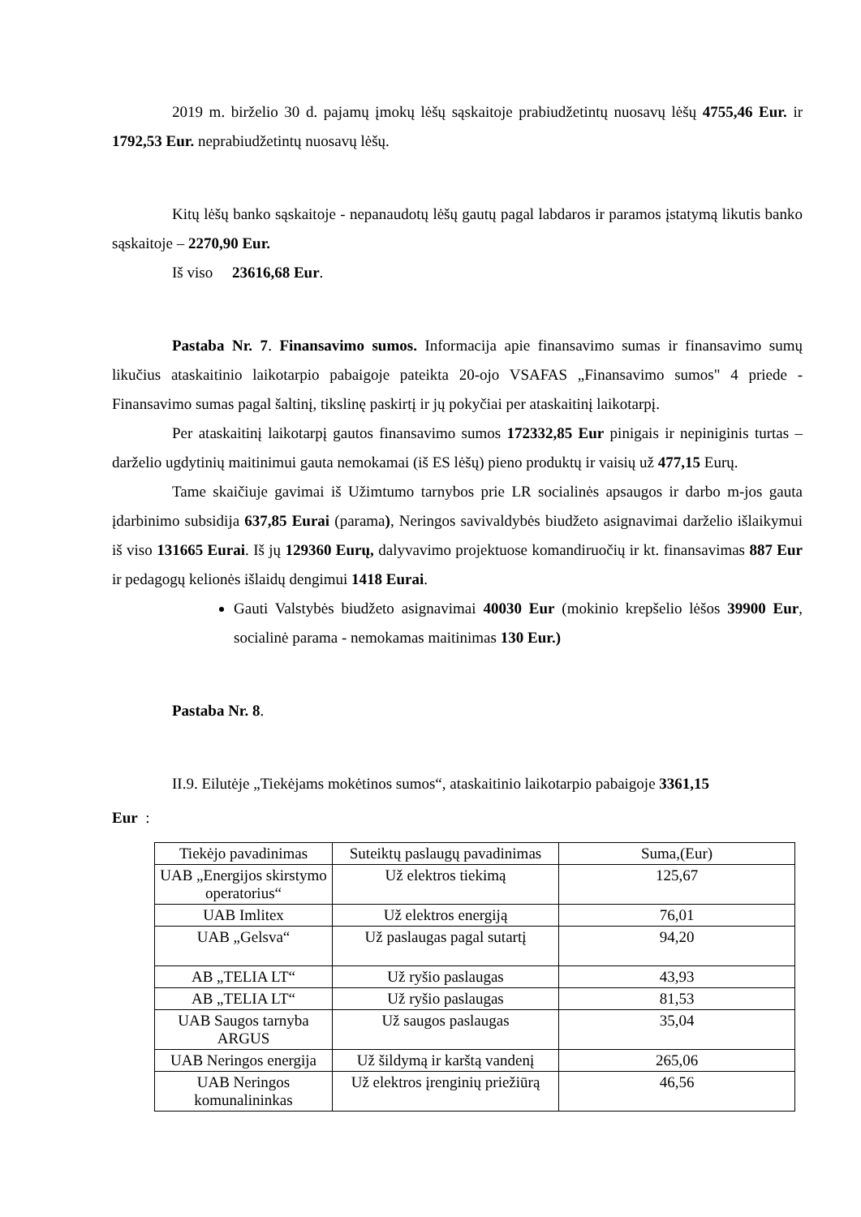2019 m. birželio 30 d. pajamų įmokų lėšų sąskaitoje prabiudžetintų nuosavų lėšų 4755,46 Eur. ir 1792,53 Eur. neprabiudžetintų nuosavų lėšų.
Kitų lėšų banko sąskaitoje - nepanaudotų lėšų gautų pagal labdaros ir paramos įstatymą likutis banko sąskaitoje – 2270,90 Eur.
Iš viso 23616,68 Eur.
Pastaba Nr. 7. Finansavimo sumos. Informacija apie finansavimo sumas ir finansavimo sumų likučius ataskaitinio laikotarpio pabaigoje pateikta 20-ojo VSAFAS „Finansavimo sumos" 4 priede - Finansavimo sumas pagal šaltinį, tikslinę paskirtį ir jų pokyčiai per ataskaitinį laikotarpį.
Per ataskaitinį laikotarpį gautos finansavimo sumos 172332,85 Eur pinigais ir nepiniginis turtas – darželio ugdytinių maitinimui gauta nemokamai (iš ES lėšų) pieno produktų ir vaisių už 477,15 Eurų.
Tame skaičiuje gavimai iš Užimtumo tarnybos prie LR socialinės apsaugos ir darbo m-jos gauta įdarbinimo subsidija 637,85 Eurai (parama), Neringos savivaldybės biudžeto asignavimai darželio išlaikymui iš viso 131665 Eurai. Iš jų 129360 Eurų, dalyvavimo projektuose komandiruočių ir kt. finansavimas 887 Eur ir pedagogų kelionės išlaidų dengimui 1418 Eurai.
Gauti Valstybės biudžeto asignavimai 40030 Eur (mokinio krepšelio lėšos 39900 Eur, socialinė parama - nemokamas maitinimas 130 Eur.)
Pastaba Nr. 8.
II.9. Eilutėje „Tiekėjams mokėtinos sumos“, ataskaitinio laikotarpio pabaigoje 3361,15
Eur :
| Tiekėjo pavadinimas | Suteiktų paslaugų pavadinimas | Suma,(Eur) |
| UAB „Energijos skirstymo operatorius“ | Už elektros tiekimą | 125,67 |
| UAB Imlitex | Už elektros energiją | 76,01 |
| UAB „Gelsva“ | Už paslaugas pagal sutartį | 94,20 |
| AB „TELIA LT“ | Už ryšio paslaugas | 43,93 |
| AB „TELIA LT“ | Už ryšio paslaugas | 81,53 |
| UAB Saugos tarnyba ARGUS | Už saugos paslaugas | 35,04 |
| UAB Neringos energija | Už šildymą ir karštą vandenį | 265,06 |
| UAB Neringos komunalininkas | Už elektros įrenginių priežiūrą | 46,56 |